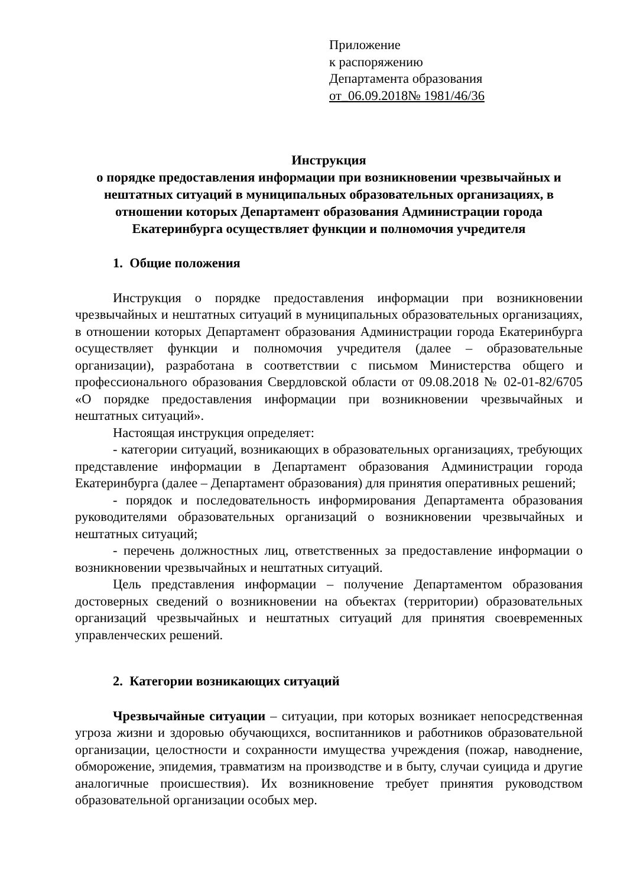Приложение
к распоряжению
Департамента образования
от_06.09.2018№ 1981/46/36
Инструкция
о порядке предоставления информации при возникновении чрезвычайных и нештатных ситуаций в муниципальных образовательных организациях, в отношении которых Департамент образования Администрации города Екатеринбурга осуществляет функции и полномочия учредителя
1. Общие положения
Инструкция о порядке предоставления информации при возникновении чрезвычайных и нештатных ситуаций в муниципальных образовательных организациях, в отношении которых Департамент образования Администрации города Екатеринбурга осуществляет функции и полномочия учредителя (далее – образовательные организации), разработана в соответствии с письмом Министерства общего и профессионального образования Свердловской области от 09.08.2018 № 02-01-82/6705 «О порядке предоставления информации при возникновении чрезвычайных и нештатных ситуаций».
Настоящая инструкция определяет:
- категории ситуаций, возникающих в образовательных организациях, требующих представление информации в Департамент образования Администрации города Екатеринбурга (далее – Департамент образования) для принятия оперативных решений;
- порядок и последовательность информирования Департамента образования руководителями образовательных организаций о возникновении чрезвычайных и нештатных ситуаций;
- перечень должностных лиц, ответственных за предоставление информации о возникновении чрезвычайных и нештатных ситуаций.
Цель представления информации – получение Департаментом образования достоверных сведений о возникновении на объектах (территории) образовательных организаций чрезвычайных и нештатных ситуаций для принятия своевременных управленческих решений.
2. Категории возникающих ситуаций
Чрезвычайные ситуации – ситуации, при которых возникает непосредственная угроза жизни и здоровью обучающихся, воспитанников и работников образовательной организации, целостности и сохранности имущества учреждения (пожар, наводнение, обморожение, эпидемия, травматизм на производстве и в быту, случаи суицида и другие аналогичные происшествия). Их возникновение требует принятия руководством образовательной организации особых мер.